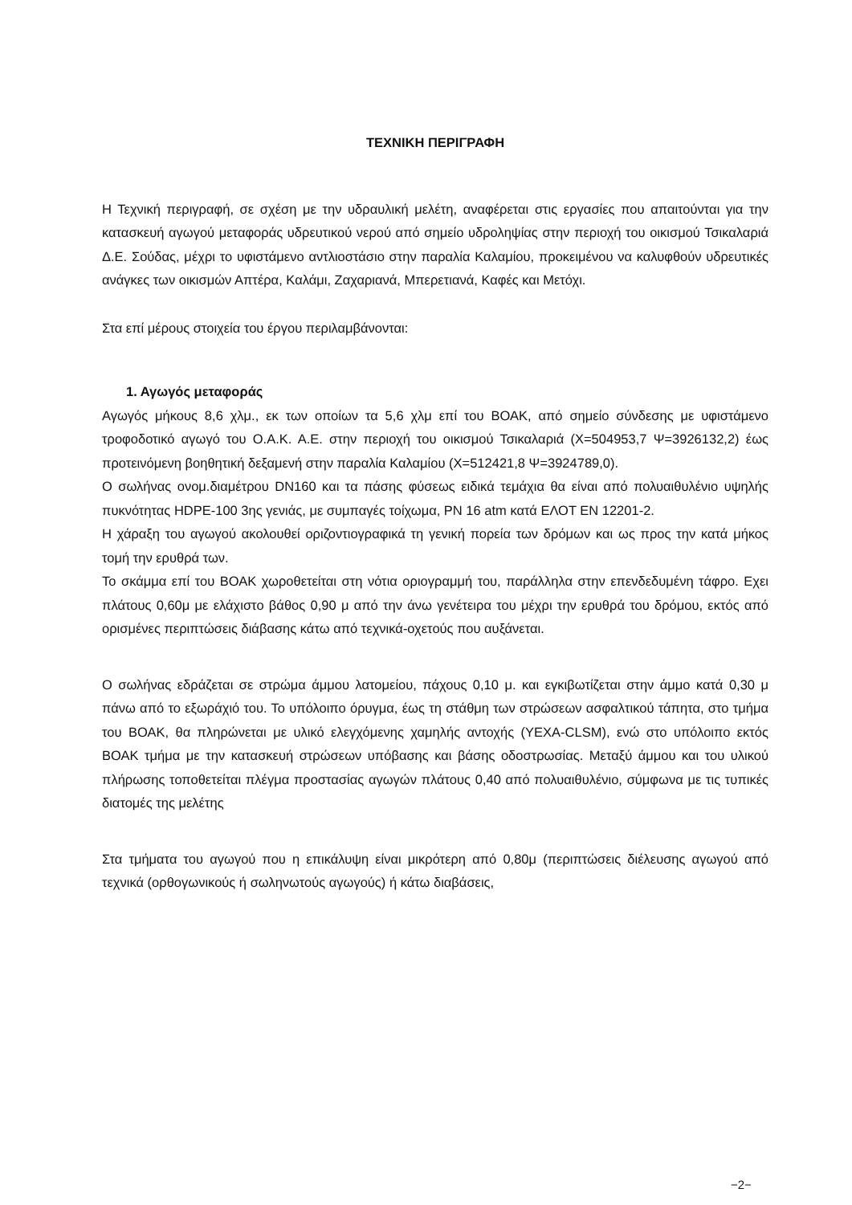ΤΕΧΝΙΚΗ ΠΕΡΙΓΡΑΦΗ
Η Τεχνική περιγραφή, σε σχέση με την υδραυλική μελέτη, αναφέρεται στις εργασίες που απαιτούνται για την κατασκευή αγωγού μεταφοράς υδρευτικού νερού από σημείο υδροληψίας στην περιοχή του οικισμού Τσικαλαριά Δ.Ε. Σούδας, μέχρι το υφιστάμενο αντλιοστάσιο στην παραλία Καλαμίου, προκειμένου να καλυφθούν υδρευτικές ανάγκες των οικισμών Απτέρα, Καλάμι, Ζαχαριανά, Μπερετιανά, Καφές και Μετόχι.
Στα επί μέρους στοιχεία του έργου περιλαμβάνονται:
1. Αγωγός μεταφοράς
Αγωγός μήκους 8,6 χλμ., εκ των οποίων τα 5,6 χλμ επί του ΒΟΑΚ, από σημείο σύνδεσης με υφιστάμενο τροφοδοτικό αγωγό του Ο.Α.Κ. Α.Ε. στην περιοχή του οικισμού Τσικαλαριά (Χ=504953,7 Ψ=3926132,2) έως προτεινόμενη βοηθητική δεξαμενή στην παραλία Καλαμίου (Χ=512421,8 Ψ=3924789,0).
Ο σωλήνας ονομ.διαμέτρου DN160 και τα πάσης φύσεως ειδικά τεμάχια θα είναι από πολυαιθυλένιο υψηλής πυκνότητας HDPE-100 3ης γενιάς, με συμπαγές τοίχωμα, PN 16 atm κατά ΕΛΟΤ ΕΝ 12201-2.
Η χάραξη του αγωγού ακολουθεί οριζοντιογραφικά τη γενική πορεία των δρόμων και ως προς την κατά μήκος τομή την ερυθρά των.
Το σκάμμα επί του ΒΟΑΚ χωροθετείται στη νότια οριογραμμή του, παράλληλα στην επενδεδυμένη τάφρο. Εχει πλάτους 0,60μ με ελάχιστο βάθος 0,90 μ από την άνω γενέτειρα του μέχρι την ερυθρά του δρόμου, εκτός από ορισμένες περιπτώσεις διάβασης κάτω από τεχνικά-οχετούς που αυξάνεται.
Ο σωλήνας εδράζεται σε στρώμα άμμου λατομείου, πάχους 0,10 μ. και εγκιβωτίζεται στην άμμο κατά 0,30 μ πάνω από το εξωράχιό του. Το υπόλοιπο όρυγμα, έως τη στάθμη των στρώσεων ασφαλτικού τάπητα, στο τμήμα του ΒΟΑΚ, θα πληρώνεται με υλικό ελεγχόμενης χαμηλής αντοχής (ΥΕΧΑ-CLSM), ενώ στο υπόλοιπο εκτός ΒΟΑΚ τμήμα με την κατασκευή στρώσεων υπόβασης και βάσης οδοστρωσίας. Μεταξύ άμμου και του υλικού πλήρωσης τοποθετείται πλέγμα προστασίας αγωγών πλάτους 0,40 από πολυαιθυλένιο, σύμφωνα με τις τυπικές διατομές της μελέτης
Στα τμήματα του αγωγού που η επικάλυψη είναι μικρότερη από 0,80μ (περιπτώσεις διέλευσης αγωγού από τεχνικά (ορθογωνικούς ή σωληνωτούς αγωγούς) ή κάτω διαβάσεις,
−2−